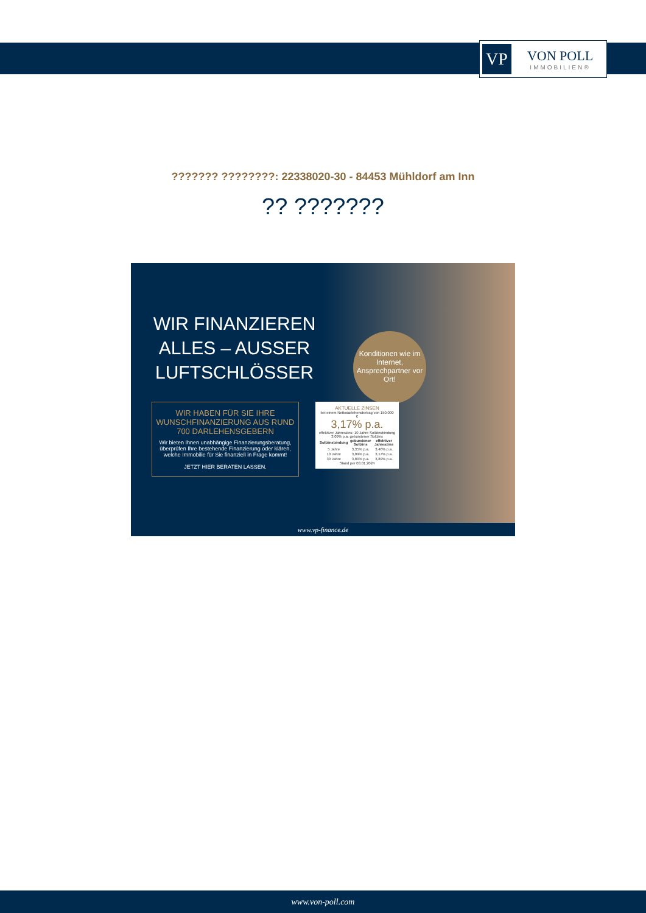VP
VON POLL
IMMOBILIEN®
??????? ????????: 22338020-30 - 84453 Mühldorf am Inn
?? ???????
WIR FINANZIEREN ALLES – AUSSER LUFTSCHLÖSSER
WIR HABEN FÜR SIE IHRE WUNSCHFINANZIERUNG AUS RUND 700 DARLEHENSGEBERN
Wir bieten Ihnen unabhängige Finanzierungsberatung, überprüfen Ihre bestehende Finanzierung oder klären, welche Immobilie für Sie finanziell in Frage kommt!
JETZT HIER BERATEN LASSEN.
Konditionen wie im Internet, Ansprechpartner vor Ort!
AKTUELLE ZINSEN
bei einem Nettodarlehensbetrag von 150.000 €
3,17% p.a.
effektiver Jahreszins: 10 Jahre Sollzinsbindung 3,09% p.a. gebundener Sollzins
| Sollzinsbindung | gebundener Sollzins | effektiver Jahreszins |
| --- | --- | --- |
| 5 Jahre | 3,35% p.a. | 3,46% p.a. |
| 10 Jahre | 3,09% p.a. | 3,17% p.a. |
| 30 Jahre | 3,80% p.a. | 3,89% p.a. |
Stand per 03.01.2024
www.vp-finance.de
www.von-poll.com